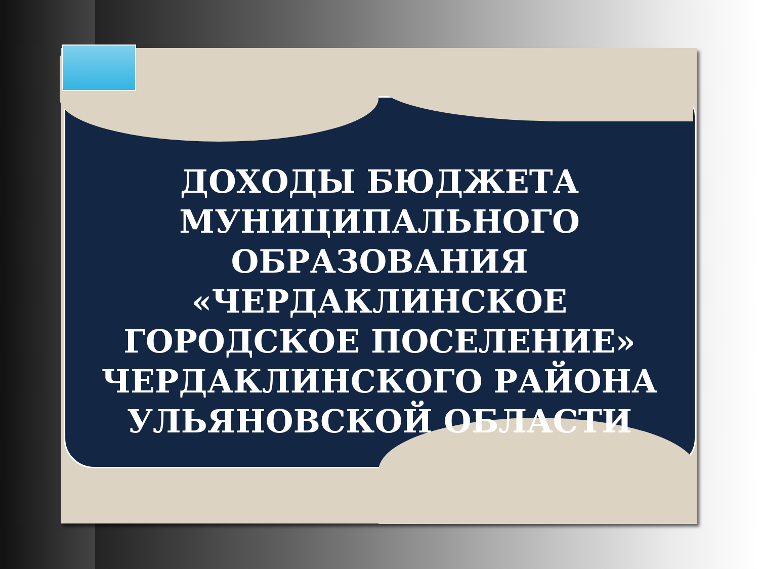ДОХОДЫ БЮДЖЕТА
МУНИЦИПАЛЬНОГО
ОБРАЗОВАНИЯ «ЧЕРДАКЛИНСКОЕ
ГОРОДСКОЕ ПОСЕЛЕНИЕ»
ЧЕРДАКЛИНСКОГО РАЙОНА
УЛЬЯНОВСКОЙ ОБЛАСТИ